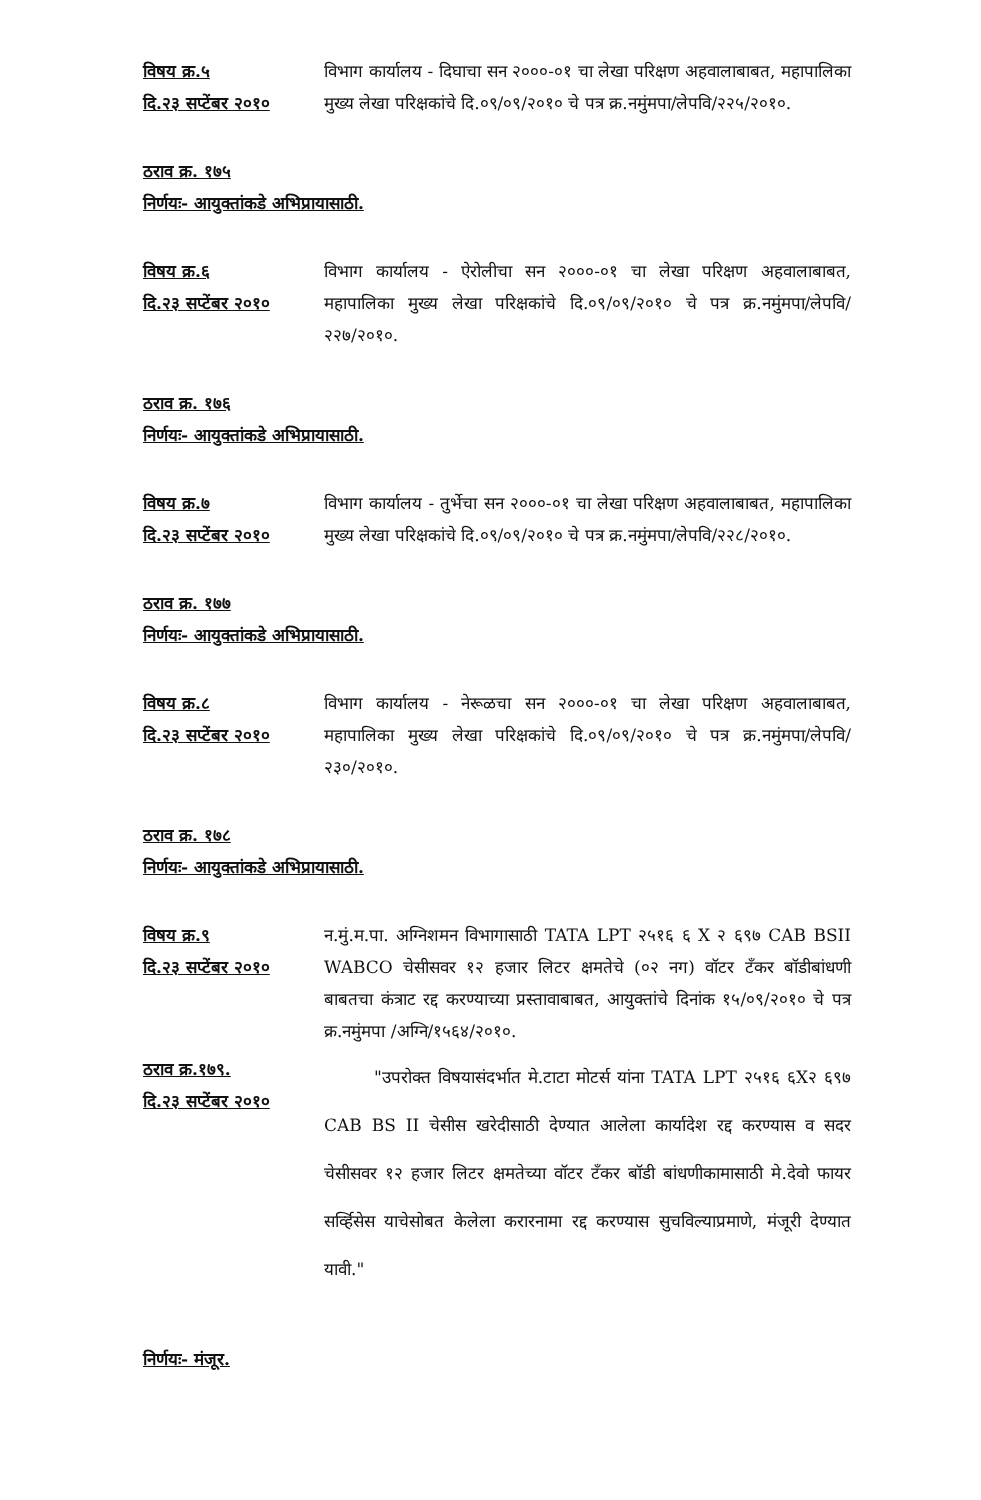विषय क्र.५
दि.२३ सप्टेंबर २०१०
विभाग कार्यालय - दिघाचा सन २०००-०१ चा लेखा परिक्षण अहवालाबाबत, महापालिका मुख्य लेखा परिक्षकांचे दि.०९/०९/२०१० चे पत्र क्र.नमुंमपा/लेपवि/२२५/२०१०.
ठराव क्र. १७५
निर्णयः- आयुक्तांकडे अभिप्रायासाठी.
विषय क्र.६
दि.२३ सप्टेंबर २०१०
विभाग कार्यालय - ऐरोलीचा सन २०००-०१ चा लेखा परिक्षण अहवालाबाबत, महापालिका मुख्य लेखा परिक्षकांचे दि.०९/०९/२०१० चे पत्र क्र.नमुंमपा/लेपवि/२२७/२०१०.
ठराव क्र. १७६
निर्णयः- आयुक्तांकडे अभिप्रायासाठी.
विषय क्र.७
दि.२३ सप्टेंबर २०१०
विभाग कार्यालय - तुर्भेचा सन २०००-०१ चा लेखा परिक्षण अहवालाबाबत, महापालिका मुख्य लेखा परिक्षकांचे दि.०९/०९/२०१० चे पत्र क्र.नमुंमपा/लेपवि/२२८/२०१०.
ठराव क्र. १७७
निर्णयः- आयुक्तांकडे अभिप्रायासाठी.
विषय क्र.८
दि.२३ सप्टेंबर २०१०
विभाग कार्यालय - नेरूळचा सन २०००-०१ चा लेखा परिक्षण अहवालाबाबत, महापालिका मुख्य लेखा परिक्षकांचे दि.०९/०९/२०१० चे पत्र क्र.नमुंमपा/लेपवि/२३०/२०१०.
ठराव क्र. १७८
निर्णयः- आयुक्तांकडे अभिप्रायासाठी.
विषय क्र.९
दि.२३ सप्टेंबर २०१०
न.मुं.म.पा. अग्निशमन विभागासाठी TATA LPT २५१६ ६ X २ ६९७ CAB BSII WABCO चेसीसवर १२ हजार लिटर क्षमतेचे (०२ नग) वॉटर टँकर बॉडीबांधणी बाबतचा कंत्राट रद्द करण्याच्या प्रस्तावाबाबत, आयुक्तांचे दिनांक १५/०९/२०१० चे पत्र क्र.नमुंमपा /अग्नि/१५६४/२०१०.
ठराव क्र.१७९.
दि.२३ सप्टेंबर २०१०
"उपरोक्त विषयासंदर्भात मे.टाटा मोटर्स यांना TATA LPT २५१६ ६X२ ६९७ CAB BS II चेसीस खरेदीसाठी देण्यात आलेला कार्यादेश रद्द करण्यास व सदर चेसीसवर १२ हजार लिटर क्षमतेच्या वॉटर टँकर बॉडी बांधणीकामासाठी मे.देवो फायर सर्व्हिसेस याचेसोबत केलेला करारनामा रद्द करण्यास सुचविल्याप्रमाणे, मंजूरी देण्यात यावी."
निर्णयः- मंजूर.